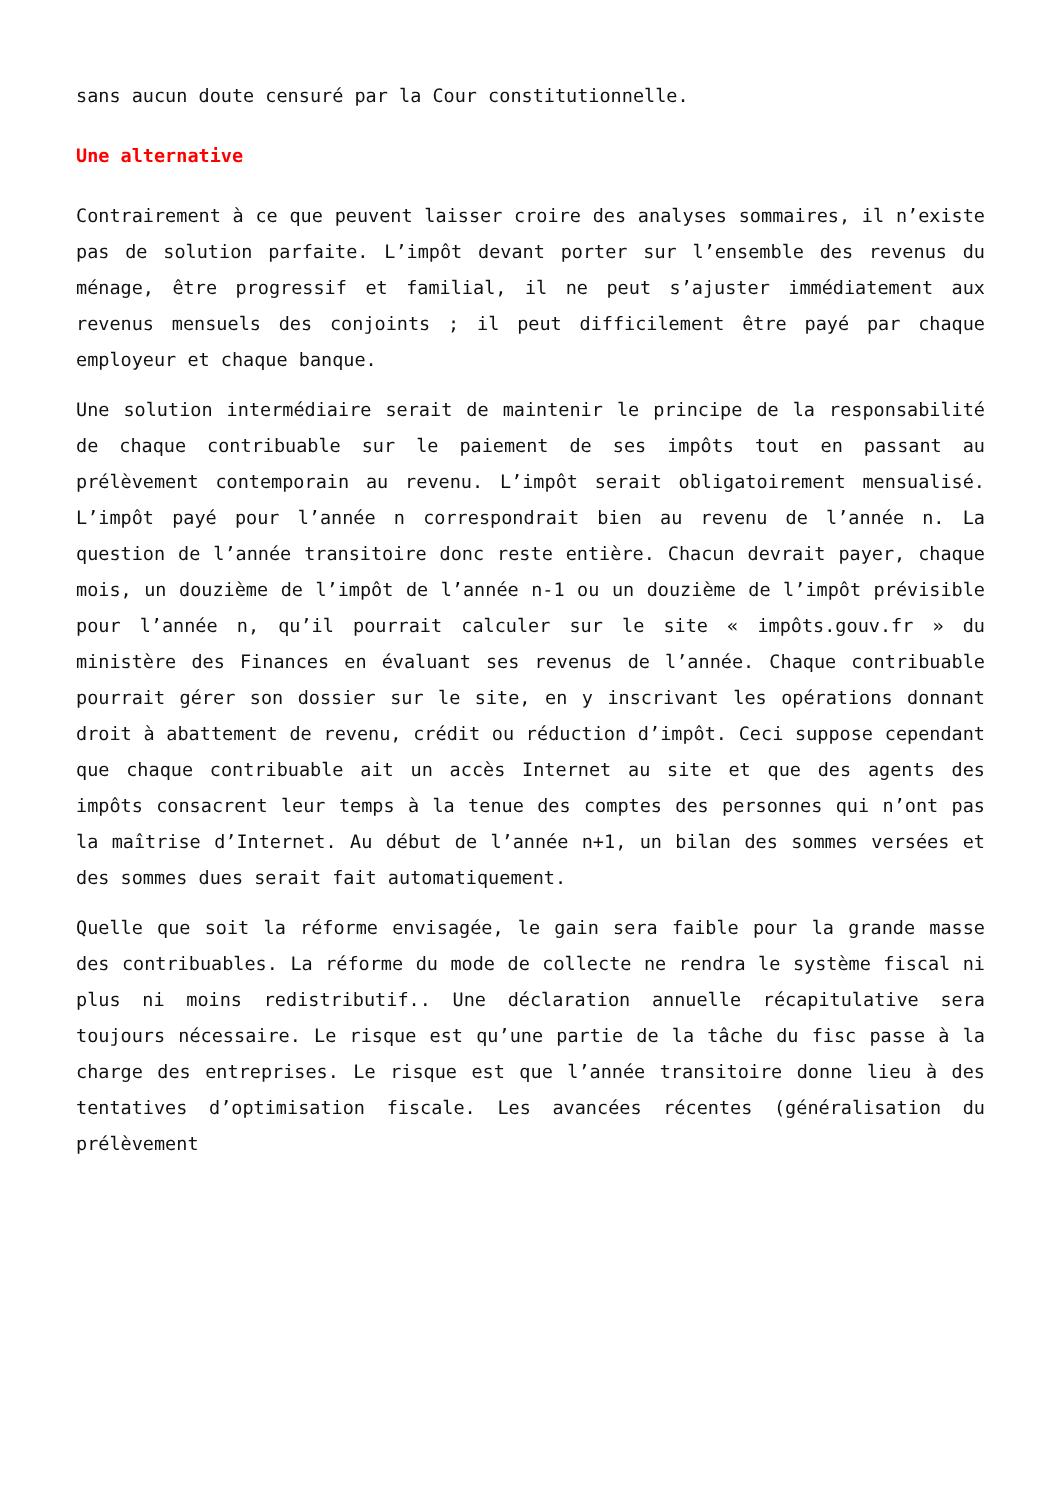sans aucun doute censuré par la Cour constitutionnelle.
Une alternative
Contrairement à ce que peuvent laisser croire des analyses sommaires, il n’existe pas de solution parfaite. L’impôt devant porter sur l’ensemble des revenus du ménage, être progressif et familial, il ne peut s’ajuster immédiatement aux revenus mensuels des conjoints ; il peut difficilement être payé par chaque employeur et chaque banque.
Une solution intermédiaire serait de maintenir le principe de la responsabilité de chaque contribuable sur le paiement de ses impôts tout en passant au prélèvement contemporain au revenu. L’impôt serait obligatoirement mensualisé. L’impôt payé pour l’année n correspondrait bien au revenu de l’année n. La question de l’année transitoire donc reste entière. Chacun devrait payer, chaque mois, un douzième de l’impôt de l’année n-1 ou un douzième de l’impôt prévisible pour l’année n, qu’il pourrait calculer sur le site « impôts.gouv.fr » du ministère des Finances en évaluant ses revenus de l’année. Chaque contribuable pourrait gérer son dossier sur le site, en y inscrivant les opérations donnant droit à abattement de revenu, crédit ou réduction d’impôt. Ceci suppose cependant que chaque contribuable ait un accès Internet au site et que des agents des impôts consacrent leur temps à la tenue des comptes des personnes qui n’ont pas la maîtrise d’Internet. Au début de l’année n+1, un bilan des sommes versées et des sommes dues serait fait automatiquement.
Quelle que soit la réforme envisagée, le gain sera faible pour la grande masse des contribuables. La réforme du mode de collecte ne rendra le système fiscal ni plus ni moins redistributif.. Une déclaration annuelle récapitulative sera toujours nécessaire. Le risque est qu’une partie de la tâche du fisc passe à la charge des entreprises. Le risque est que l’année transitoire donne lieu à des tentatives d’optimisation fiscale. Les avancées récentes (généralisation du prélèvement